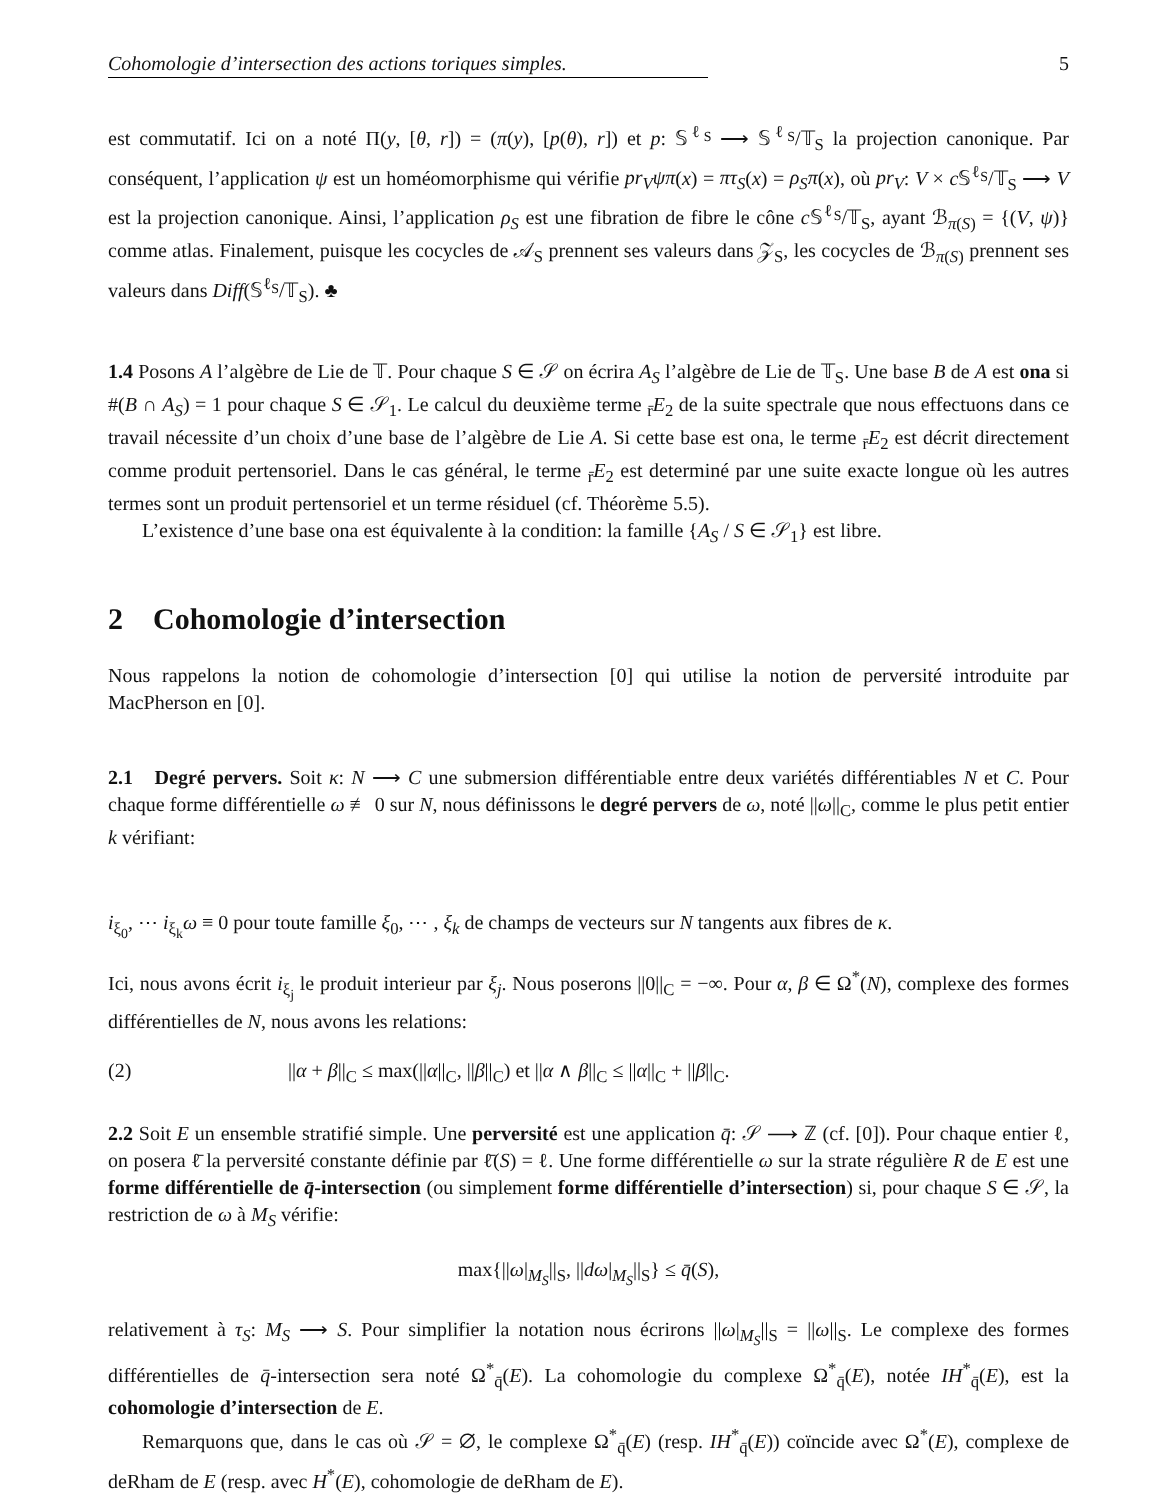Cohomologie d’intersection des actions toriques simples. 5
est commutatif. Ici on a noté Π(y, [θ, r]) = (π(y), [p(θ), r]) et p: 𝕊<sup>ℓ<sub>S</sub></sup> ⟶ 𝕊<sup>ℓ<sub>S</sub></sup>/𝕋<sub>S</sub> la projection canonique. Par conséquent, l’application ψ est un homéomorphisme qui vérifie pr<sub>V</sub>ψπ(x) = πτ<sub>S</sub>(x) = ρ<sub>S</sub>π(x), où pr<sub>V</sub>: V × c 𝕊<sup>ℓ<sub>S</sub></sup>/𝕋<sub>S</sub> ⟶ V est la projection canonique. Ainsi, l’application ρ<sub>S</sub> est une fibration de fibre le cône c 𝕊<sup>ℓ<sub>S</sub></sup>/𝕋<sub>S</sub>, ayant ℬ<sub>π(S)</sub> = {(V, ψ)} comme atlas. Finalement, puisque les cocycles de 𝒜<sub>S</sub> prennent ses valeurs dans 𝒵<sub>S</sub>, les cocycles de ℬ<sub>π(S)</sub> prennent ses valeurs dans Diff(𝕊<sup>ℓ<sub>S</sub></sup>/𝕋<sub>S</sub>). ♣
1.4 Posons A l’algèbre de Lie de 𝕋. Pour chaque S ∈ 𝒮 on écrira A<sub>S</sub> l’algèbre de Lie de 𝕋<sub>S</sub>. Une base B de A est ona si #(B ∩ A<sub>S</sub>) = 1 pour chaque S ∈ 𝒮<sub>1</sub>. Le calcul du deuxième terme <sub>r̄</sub>E<sub>2</sub> de la suite spectrale que nous effectuons dans ce travail nécessite d’un choix d’une base de l’algèbre de Lie A. Si cette base est ona, le terme <sub>r̄</sub>E<sub>2</sub> est décrit directement comme produit pertensoriel. Dans le cas général, le terme <sub>r̄</sub>E<sub>2</sub> est determiné par une suite exacte longue où les autres termes sont un produit pertensoriel et un terme résiduel (cf. Théorème 5.5).
L’existence d’une base ona est équivalente à la condition: la famille {A<sub>S</sub> / S ∈ 𝒮<sub>1</sub>} est libre.
2 Cohomologie d’intersection
Nous rappelons la notion de cohomologie d’intersection [0] qui utilise la notion de perversité introduite par MacPherson en [0].
2.1 Degré pervers. Soit κ: N ⟶ C une submersion différentiable entre deux variétés différentiables N et C. Pour chaque forme différentielle ω ≢ 0 sur N, nous définissons le degré pervers de ω, noté ||ω||<sub>C</sub>, comme le plus petit entier k vérifiant:
i<sub>ξ<sub>0</sub></sub>, ⋯ i<sub>ξ<sub>k</sub></sub>ω ≡ 0 pour toute famille ξ<sub>0</sub>, ⋯ , ξ<sub>k</sub> de champs de vecteurs sur N tangents aux fibres de κ.
Ici, nous avons écrit i<sub>ξ<sub>j</sub></sub> le produit interieur par ξ<sub>j</sub>. Nous poserons ||0||<sub>C</sub> = −∞. Pour α, β ∈ Ω<sup>*</sup>(N), complexe des formes différentielles de N, nous avons les relations:
(2) ||α + β||<sub>C</sub> ≤ max(||α||<sub>C</sub>, ||β||<sub>C</sub>) et ||α ∧ β||<sub>C</sub> ≤ ||α||<sub>C</sub> + ||β||<sub>C</sub>.
2.2 Soit E un ensemble stratifié simple. Une perversité est une application q̄: 𝒮 ⟶ ℤ (cf. [0]). Pour chaque entier ℓ, on posera ℓ̄ la perversité constante définie par ℓ̄(S) = ℓ. Une forme différentielle ω sur la strate régulière R de E est une forme différentielle de q̄-intersection (ou simplement forme différentielle d’intersection) si, pour chaque S ∈ 𝒮, la restriction de ω à M<sub>S</sub> vérifie:
max{||ω|<sub>M<sub>S</sub></sub>||<sub>S</sub>, ||dω|<sub>M<sub>S</sub></sub>||<sub>S</sub>} ≤ q̄(S),
relativement à τ<sub>S</sub>: M<sub>S</sub> ⟶ S. Pour simplifier la notation nous écrirons ||ω|<sub>M<sub>S</sub></sub>||<sub>S</sub> = ||ω||<sub>S</sub>. Le complexe des formes différentielles de q̄-intersection sera noté Ω<sup>*</sup><sub>q̄</sub>(E). La cohomologie du complexe Ω<sup>*</sup><sub>q̄</sub>(E), notée IH<sup>*</sup><sub>q̄</sub>(E), est la cohomologie d’intersection de E.
Remarquons que, dans le cas où 𝒮 = ∅, le complexe Ω<sup>*</sup><sub>q̄</sub>(E) (resp. IH<sup>*</sup><sub>q̄</sub>(E)) coïncide avec Ω<sup>*</sup>(E), complexe de deRham de E (resp. avec H<sup>*</sup>(E), cohomologie de deRham de E).